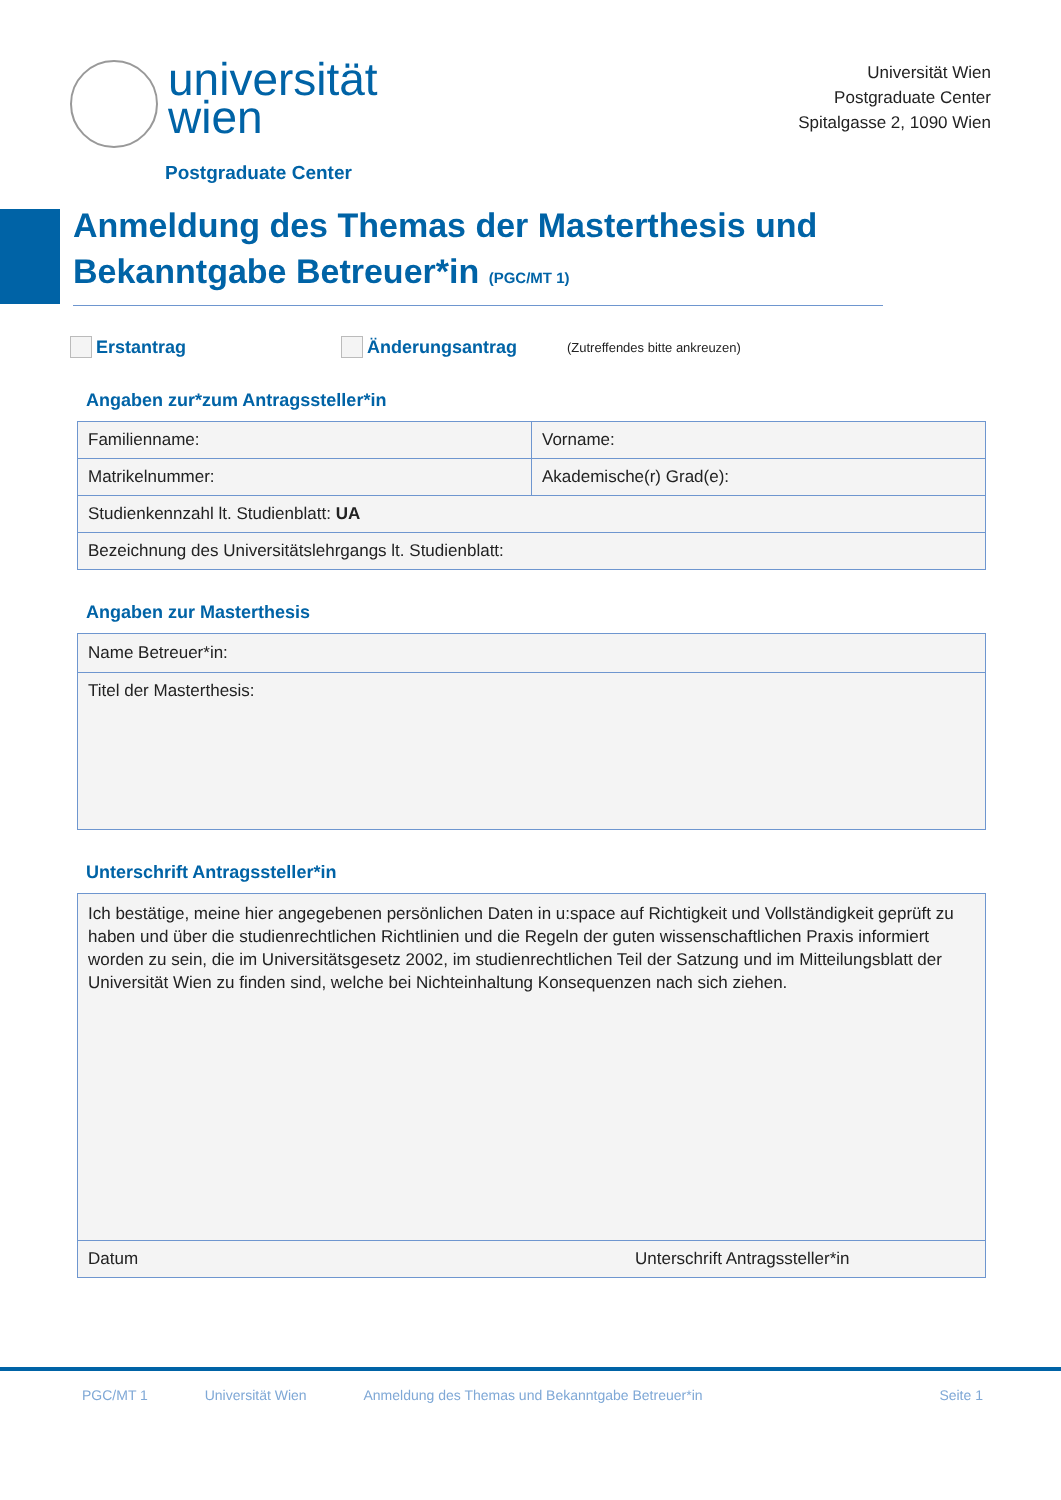universität
wien
Postgraduate Center
Universität Wien
Postgraduate Center
Spitalgasse 2, 1090 Wien
Anmeldung des Themas der Masterthesis und Bekanntgabe Betreuer*in (PGC/MT 1)
Erstantrag Änderungsantrag (Zutreffendes bitte ankreuzen)
Angaben zur*zum Antragssteller*in
| Familienname: | Vorname: |
| Matrikelnummer: | Akademische(r) Grad(e): |
| Studienkennzahl lt. Studienblatt: UA | |
| Bezeichnung des Universitätslehrgangs lt. Studienblatt: | |
Angaben zur Masterthesis
| Name Betreuer*in: |
| Titel der Masterthesis: |
Unterschrift Antragssteller*in
| Ich bestätige, meine hier angegebenen persönlichen Daten in u:space auf Richtigkeit und Vollständigkeit geprüft zu haben und über die studienrechtlichen Richtlinien und die Regeln der guten wissenschaftlichen Praxis informiert worden zu sein, die im Universitätsgesetz 2002, im studienrechtlichen Teil der Satzung und im Mitteilungsblatt der Universität Wien zu finden sind, welche bei Nichteinhaltung Konsequenzen nach sich ziehen. | |
| Datum | Unterschrift Antragssteller*in |
PGC/MT 1 Universität Wien Anmeldung des Themas und Bekanntgabe Betreuer*in Seite 1